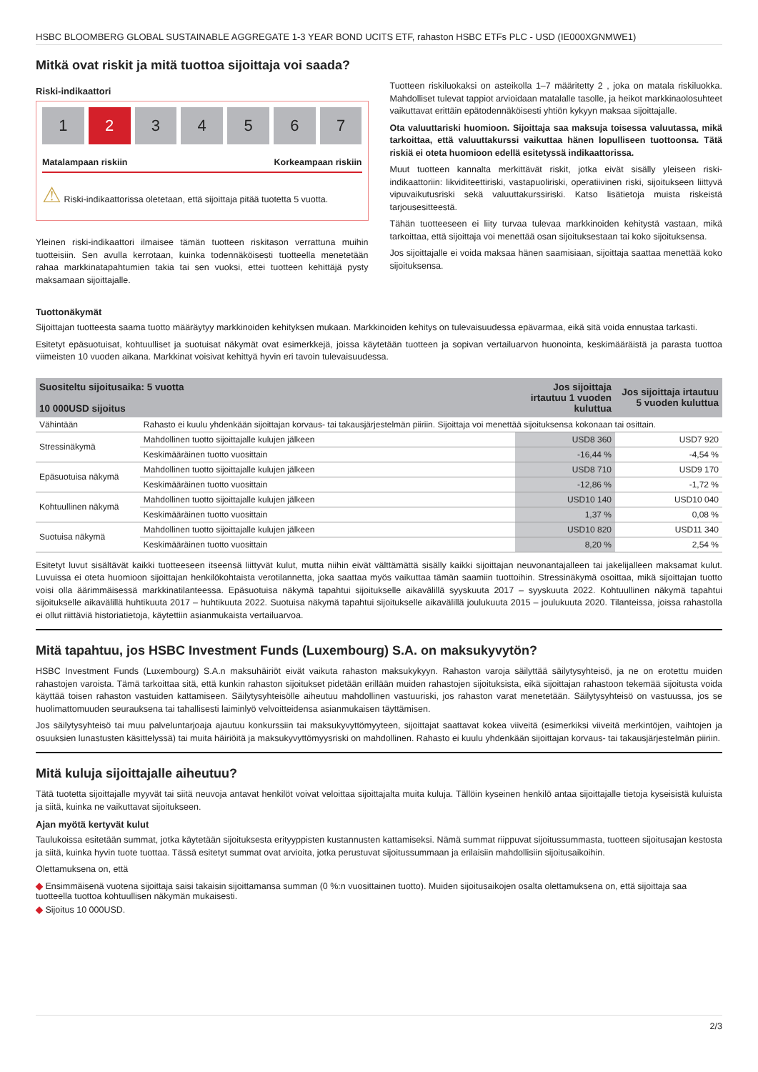HSBC BLOOMBERG GLOBAL SUSTAINABLE AGGREGATE 1-3 YEAR BOND UCITS ETF, rahaston HSBC ETFs PLC - USD (IE000XGNMWE1)
Mitkä ovat riskit ja mitä tuottoa sijoittaja voi saada?
Riski-indikaattori
1 2 34567
Matalampaan riskiin Korkeampaan riskiin
⚠ Riski-indikaattorissa oletetaan, että sijoittaja pitää tuotetta 5 vuotta.
Yleinen riski-indikaattori ilmaisee tämän tuotteen riskitason verrattuna muihin tuotteisiin. Sen avulla kerrotaan, kuinka todennäköisesti tuotteella menetetään rahaa markkinatapahtumien takia tai sen vuoksi, ettei tuotteen kehittäjä pysty maksamaan sijoittajalle.
Tuotteen riskiluokaksi on asteikolla 1–7 määritetty 2 , joka on matala riskiluokka. Mahdolliset tulevat tappiot arvioidaan matalalle tasolle, ja heikot markkinaolosuhteet vaikuttavat erittäin epätodennäköisesti yhtiön kykyyn maksaa sijoittajalle.
Ota valuuttariski huomioon. Sijoittaja saa maksuja toisessa valuutassa, mikä tarkoittaa, että valuuttakurssi vaikuttaa hänen lopulliseen tuottoonsa. Tätä riskiä ei oteta huomioon edellä esitetyssä indikaattorissa.
Muut tuotteen kannalta merkittävät riskit, jotka eivät sisälly yleiseen riski-indikaattoriin: likviditeettiriski, vastapuoliriski, operatiivinen riski, sijoitukseen liittyvä vipuvaikutusriski sekä valuuttakurssiriski. Katso lisätietoja muista riskeistä tarjousesitteestä.
Tähän tuotteeseen ei liity turvaa tulevaa markkinoiden kehitystä vastaan, mikä tarkoittaa, että sijoittaja voi menettää osan sijoituksestaan tai koko sijoituksensa.
Jos sijoittajalle ei voida maksaa hänen saamisiaan, sijoittaja saattaa menettää koko sijoituksensa.
Tuottonäkymät
Sijoittajan tuotteesta saama tuotto määräytyy markkinoiden kehityksen mukaan. Markkinoiden kehitys on tulevaisuudessa epävarmaa, eikä sitä voida ennustaa tarkasti.
Esitetyt epäsuotuisat, kohtuulliset ja suotuisat näkymät ovat esimerkkejä, joissa käytetään tuotteen ja sopivan vertailuarvon huonointa, keskimääräistä ja parasta tuottoa viimeisten 10 vuoden aikana. Markkinat voisivat kehittyä hyvin eri tavoin tulevaisuudessa.
| Suositeltu sijoitusaika: 5 vuotta 10 000USD sijoitus | | Jos sijoittaja irtautuu 1 vuoden kuluttua | Jos sijoittaja irtautuu 5 vuoden kuluttua |
| --- | --- | --- | --- |
| Vähintään | Rahasto ei kuulu yhdenkään sijoittajan korvaus- tai takausjärjestelmän piiriin. Sijoittaja voi menettää sijoituksensa kokonaan tai osittain. | | |
| Stressinäkymä | Mahdollinen tuotto sijoittajalle kulujen jälkeen | USD8 360 | USD7 920 |
| | Keskimääräinen tuotto vuosittain | -16,44 % | -4,54 % |
| Epäsuotuisa näkymä | Mahdollinen tuotto sijoittajalle kulujen jälkeen | USD8 710 | USD9 170 |
| | Keskimääräinen tuotto vuosittain | -12,86 % | -1,72 % |
| Kohtuullinen näkymä | Mahdollinen tuotto sijoittajalle kulujen jälkeen | USD10 140 | USD10 040 |
| | Keskimääräinen tuotto vuosittain | 1,37 % | 0,08 % |
| Suotuisa näkymä | Mahdollinen tuotto sijoittajalle kulujen jälkeen | USD10 820 | USD11 340 |
| | Keskimääräinen tuotto vuosittain | 8,20 % | 2,54 % |
Esitetyt luvut sisältävät kaikki tuotteeseen itseensä liittyvät kulut, mutta niihin eivät välttämättä sisälly kaikki sijoittajan neuvonantajalleen tai jakelijalleen maksamat kulut. Luvuissa ei oteta huomioon sijoittajan henkilökohtaista verotilannetta, joka saattaa myös vaikuttaa tämän saamiin tuottoihin. Stressinäkymä osoittaa, mikä sijoittajan tuotto voisi olla äärimmäisessä markkinatilanteessa. Epäsuotuisa näkymä tapahtui sijoitukselle aikavälillä syyskuuta 2017 – syyskuuta 2022. Kohtuullinen näkymä tapahtui sijoitukselle aikavälillä huhtikuuta 2017 – huhtikuuta 2022. Suotuisa näkymä tapahtui sijoitukselle aikavälillä joulukuuta 2015 – joulukuuta 2020. Tilanteissa, joissa rahastolla ei ollut riittäviä historiatietoja, käytettiin asianmukaista vertailuarvoa.
Mitä tapahtuu, jos HSBC Investment Funds (Luxembourg) S.A. on maksukyvytön?
HSBC Investment Funds (Luxembourg) S.A.n maksuhäiriöt eivät vaikuta rahaston maksukykyyn. Rahaston varoja säilyttää säilytysyhteisö, ja ne on erotettu muiden rahastojen varoista. Tämä tarkoittaa sitä, että kunkin rahaston sijoitukset pidetään erillään muiden rahastojen sijoituksista, eikä sijoittajan rahastoon tekemää sijoitusta voida käyttää toisen rahaston vastuiden kattamiseen. Säilytysyhteisölle aiheutuu mahdollinen vastuuriski, jos rahaston varat menetetään. Säilytysyhteisö on vastuussa, jos se huolimattomuuden seurauksena tai tahallisesti laiminlyö velvoitteidensa asianmukaisen täyttämisen.
Jos säilytysyhteisö tai muu palveluntarjoaja ajautuu konkurssiin tai maksukyvyttömyyteen, sijoittajat saattavat kokea viiveitä (esimerkiksi viiveitä merkintöjen, vaihtojen ja osuuksien lunastusten käsittelyssä) tai muita häiriöitä ja maksukyvyttömyysriski on mahdollinen. Rahasto ei kuulu yhdenkään sijoittajan korvaus- tai takausjärjestelmän piiriin.
Mitä kuluja sijoittajalle aiheutuu?
Tätä tuotetta sijoittajalle myyvät tai siitä neuvoja antavat henkilöt voivat veloittaa sijoittajalta muita kuluja. Tällöin kyseinen henkilö antaa sijoittajalle tietoja kyseisistä kuluista ja siitä, kuinka ne vaikuttavat sijoitukseen.
Ajan myötä kertyvät kulut
Taulukoissa esitetään summat, jotka käytetään sijoituksesta erityyppisten kustannusten kattamiseksi. Nämä summat riippuvat sijoitussummasta, tuotteen sijoitusajan kestosta ja siitä, kuinka hyvin tuote tuottaa. Tässä esitetyt summat ovat arvioita, jotka perustuvat sijoitussummaan ja erilaisiin mahdollisiin sijoitusaikoihin.
Olettamuksena on, että
◆ Ensimmäisenä vuotena sijoittaja saisi takaisin sijoittamansa summan (0 %:n vuosittainen tuotto). Muiden sijoitusaikojen osalta olettamuksena on, että sijoittaja saa tuotteella tuottoa kohtuullisen näkymän mukaisesti.
◆ Sijoitus 10 000USD.
2/3